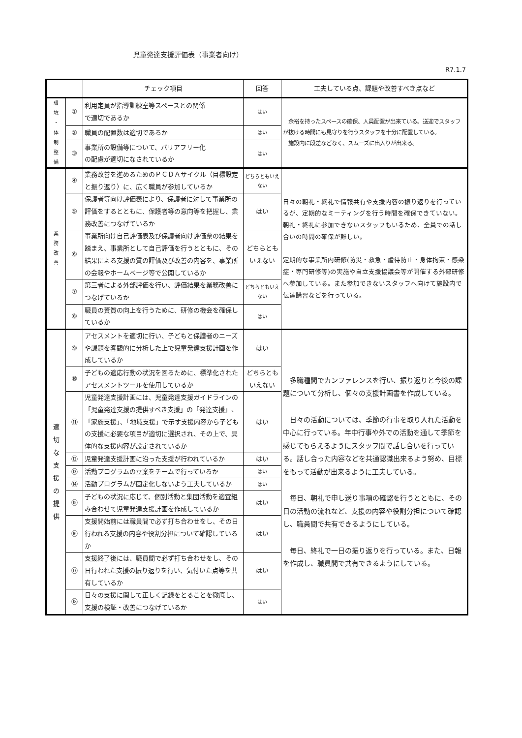児童発達支援評価表（事業者向け）
R7.1.7
| | | チェック項目 | 回答 | 工夫している点、課題や改善すべき点など |
| --- | --- | --- | --- | --- |
| 環 境 ・ 体 制 整 備 | ① | 利用定員が指導訓練室等スペースとの関係 で適切であるか | はい | 余裕を持ったスペースの確保、人員配置が出来ている。送迎でスタッフが抜ける時間にも見守りを行うスタッフを十分に配置している。 施設内に段差などなく、スムーズに出入りが出来る。 |
| | ② | 職員の配置数は適切であるか | はい | |
| | ③ | 事業所の設備等について、バリアフリー化 の配慮が適切になされているか | はい | |
| 業 務 改 善 | ④ | 業務改善を進めるためのＰＣＤＡサイクル（目標設定と振り返り）に、広く職員が参加しているか | どちらともいえない | 日々の朝礼・終礼で情報共有や支援内容の振り返りを行っているが、定期的なミーティングを行う時間を確保できていない。朝礼・終礼に参加できないスタッフもいるため、全員での話し合いの時間の確保が難しい。 定期的な事業所内研修(防災・救急・虐待防止・身体拘束・感染症・専門研修等)の実施や自立支援協議会等が開催する外部研修へ参加している。また参加できないスタッフへ向けて施設内で伝達講習などを行っている。 |
| | ⑤ | 保護者等向け評価表により、保護者に対して事業所の評価をするとともに、保護者等の意向等を把握し、業務改善につなげているか | はい | |
| | ⑥ | 事業所向け自己評価表及び保護者向け評価票の結果を踏まえ、事業所として自己評価を行うとともに、その結果による支援の質の評価及び改善の内容を、事業所の会報やホームページ等で公開しているか | どちらともいえない | |
| | ⑦ | 第三者による外部評価を行い、評価結果を業務改善につなげているか | どちらともいえない | |
| | ⑧ | 職員の資質の向上を行うために、研修の機会を確保しているか | はい | |
| 適 切 な 支 援 の 提 供 | ⑨ | アセスメントを適切に行い、子どもと保護者のニーズや課題を客観的に分析した上で児童発達支援計画を作成しているか | はい | 多職種間でカンファレンスを行い、振り返りと今後の課題について分析し、個々の支援計画書を作成している。 日々の活動については、季節の行事を取り入れた活動を中心に行っている。年中行事や外での活動を通して季節を感じてもらえるようにスタッフ間で話し合いを行っている。話し合った内容などを共通認識出来るよう努め、目標をもって活動が出来るように工夫している。 毎日、朝礼で申し送り事項の確認を行うとともに、その日の活動の流れなど、支援の内容や役割分担について確認し、職員間で共有できるようにしている。 毎日、終礼で一日の振り返りを行っている。また、日報を作成し、職員間で共有できるようにしている。 |
| | ⑩ | 子どもの適応行動の状況を図るために、標準化されたアセスメントツールを使用しているか | どちらともいえない | |
| | ⑪ | 児童発達支援計画には、児童発達支援ガイドラインの「児童発達支援の提供すべき支援」の「発達支援」、「家族支援」、「地域支援」で示す支援内容から子どもの支援に必要な項目が適切に選択され、その上で、具体的な支援内容が設定されているか | はい | |
| | ⑫ | 児童発達支援計画に沿った支援が行われているか | はい | |
| | ⑬ | 活動プログラムの立案をチームで行っているか | はい | |
| | ⑭ | 活動プログラムが固定化しないよう工夫しているか | はい | |
| | ⑮ | 子どもの状況に応じて、個別活動と集団活動を適宜組み合わせて児童発達支援計画を作成しているか | はい | |
| | ⑯ | 支援開始前には職員間で必ず打ち合わせをし、その日行われる支援の内容や役割分担について確認しているか | はい | |
| | ⑰ | 支援終了後には、職員間で必ず打ち合わせをし、その日行われた支援の振り返りを行い、気付いた点等を共有しているか | はい | |
| | ⑱ | 日々の支援に関して正しく記録をとることを徹底し、支援の検証・改善につなげているか | はい | |